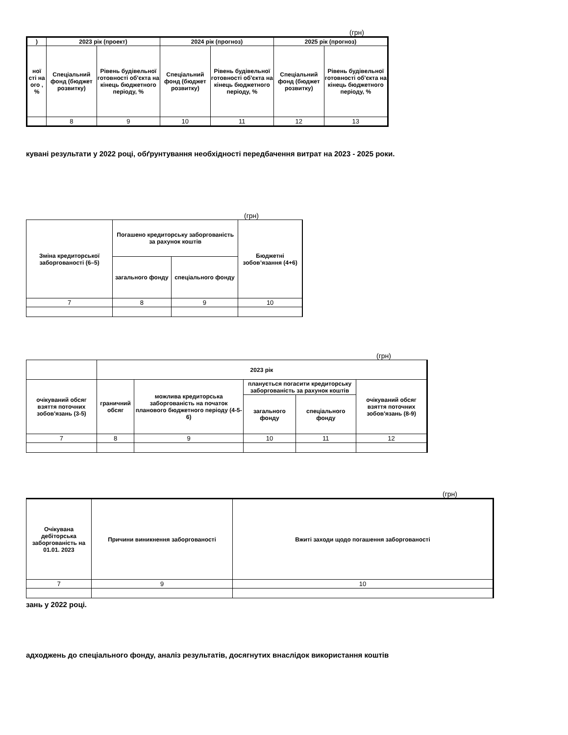(грн)
| ) | 2023 рік (проект) | | 2024 рік (прогноз) | | 2025 рік (прогноз) | |
| --- | --- | --- | --- | --- | --- | --- |
| ної сті на ого , % | Спеціальний фонд (бюджет розвитку) | Рівень будівельної готовності об'єкта на кінець бюджетного періоду, % | Спеціальний фонд (бюджет розвитку) | Рівень будівельної готовності об'єкта на кінець бюджетного періоду, % | Спеціальний фонд (бюджет розвитку) | Рівень будівельної готовності об'єкта на кінець бюджетного періоду, % |
| | 8 | 9 | 10 | 11 | 12 | 13 |
кувані результати у 2022 році, обґрунтування необхідності передбачення витрат на 2023 - 2025 роки.
(грн)
| Зміна кредиторської заборгованості (6–5) | Погашено кредиторську заборгованість за рахунок коштів | | Бюджетні зобов’язання (4+6) |
| --- | --- | --- | --- |
| | загального фонду | спеціального фонду | |
| 7 | 8 | 9 | 10 |
(грн)
| | 2023 рік | | | | |
| --- | --- | --- | --- | --- | --- |
| очікуваний обсяг взяття поточних зобов'язань (3-5) | граничний обсяг | можлива кредиторська заборгованість на початок планового бюджетного періоду (4-5-6) | планується погасити кредиторську заборгованість за рахунок коштів | | очікуваний обсяг взяття поточних зобов'язань (8-9) |
| | | | загального фонду | спеціального фонду | |
| 7 | 8 | 9 | 10 | 11 | 12 |
(грн)
| Очікувана дебіторська заборгованість на 01.01. 2023 | Причини виникнення заборгованості | Вжиті заходи щодо погашення заборгованості |
| --- | --- | --- |
| 7 | 9 | 10 |
зань у 2022 році.
адходжень до спеціального фонду, аналіз результатів, досягнутих внаслідок використання коштів